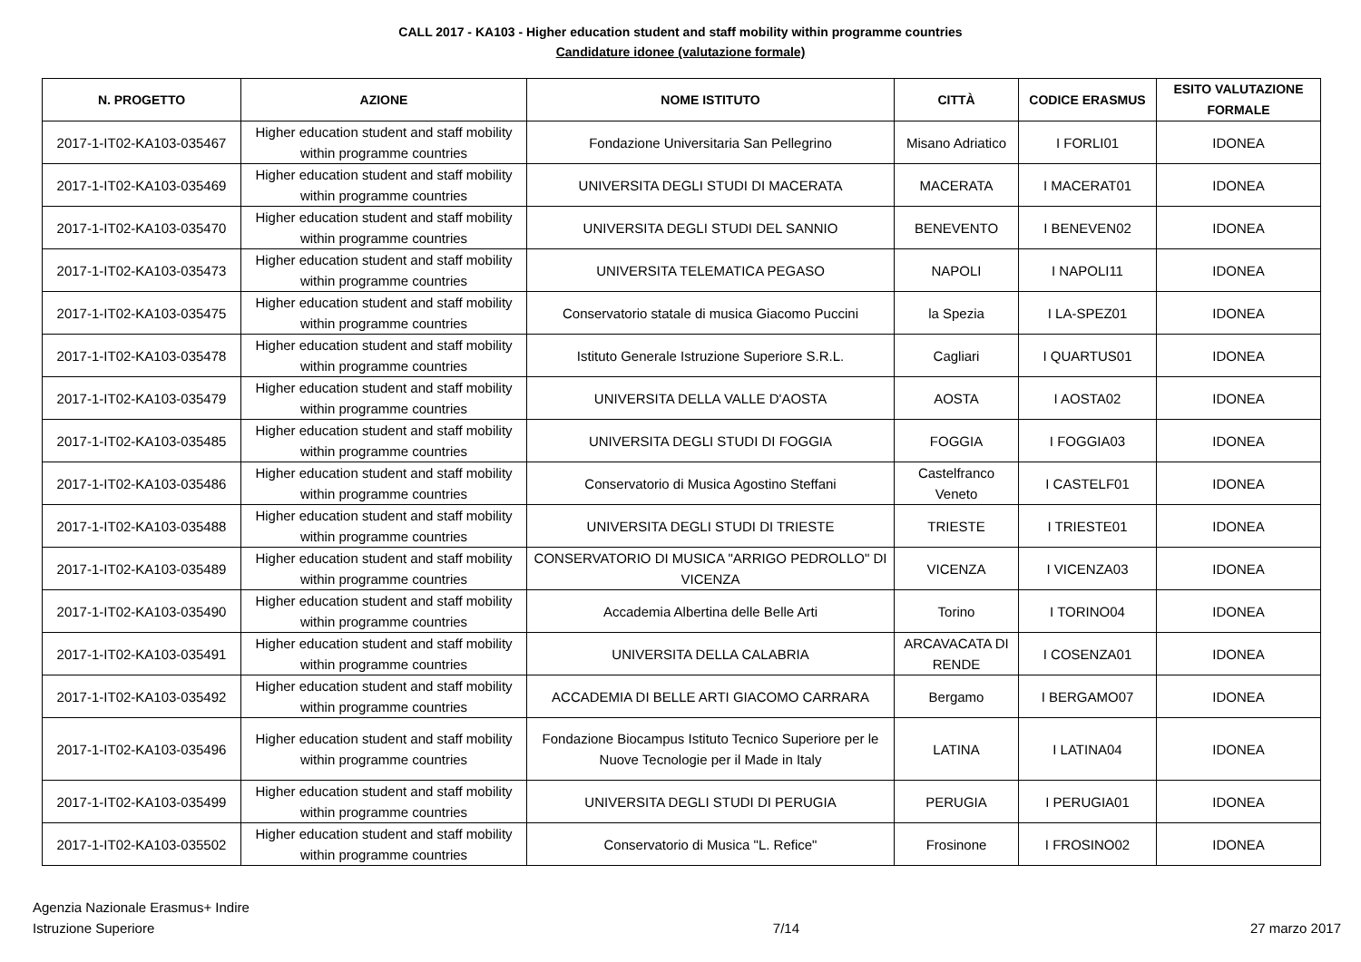CALL 2017 - KA103 - Higher education student and staff mobility within programme countries
Candidature idonee (valutazione formale)
| N. PROGETTO | AZIONE | NOME ISTITUTO | CITTÀ | CODICE ERASMUS | ESITO VALUTAZIONE FORMALE |
| --- | --- | --- | --- | --- | --- |
| 2017-1-IT02-KA103-035467 | Higher education student and staff mobility within programme countries | Fondazione Universitaria San Pellegrino | Misano Adriatico | I FORLI01 | IDONEA |
| 2017-1-IT02-KA103-035469 | Higher education student and staff mobility within programme countries | UNIVERSITA DEGLI STUDI DI MACERATA | MACERATA | I MACERAT01 | IDONEA |
| 2017-1-IT02-KA103-035470 | Higher education student and staff mobility within programme countries | UNIVERSITA DEGLI STUDI DEL SANNIO | BENEVENTO | I BENEVEN02 | IDONEA |
| 2017-1-IT02-KA103-035473 | Higher education student and staff mobility within programme countries | UNIVERSITA TELEMATICA PEGASO | NAPOLI | I NAPOLI11 | IDONEA |
| 2017-1-IT02-KA103-035475 | Higher education student and staff mobility within programme countries | Conservatorio statale di musica Giacomo Puccini | la Spezia | I LA-SPEZ01 | IDONEA |
| 2017-1-IT02-KA103-035478 | Higher education student and staff mobility within programme countries | Istituto Generale Istruzione Superiore S.R.L. | Cagliari | I QUARTUS01 | IDONEA |
| 2017-1-IT02-KA103-035479 | Higher education student and staff mobility within programme countries | UNIVERSITA DELLA VALLE D'AOSTA | AOSTA | I AOSTA02 | IDONEA |
| 2017-1-IT02-KA103-035485 | Higher education student and staff mobility within programme countries | UNIVERSITA DEGLI STUDI DI FOGGIA | FOGGIA | I FOGGIA03 | IDONEA |
| 2017-1-IT02-KA103-035486 | Higher education student and staff mobility within programme countries | Conservatorio di Musica Agostino Steffani | Castelfranco Veneto | I CASTELF01 | IDONEA |
| 2017-1-IT02-KA103-035488 | Higher education student and staff mobility within programme countries | UNIVERSITA DEGLI STUDI DI TRIESTE | TRIESTE | I TRIESTE01 | IDONEA |
| 2017-1-IT02-KA103-035489 | Higher education student and staff mobility within programme countries | CONSERVATORIO DI MUSICA "ARRIGO PEDROLLO" DI VICENZA | VICENZA | I VICENZA03 | IDONEA |
| 2017-1-IT02-KA103-035490 | Higher education student and staff mobility within programme countries | Accademia Albertina delle Belle Arti | Torino | I TORINO04 | IDONEA |
| 2017-1-IT02-KA103-035491 | Higher education student and staff mobility within programme countries | UNIVERSITA DELLA CALABRIA | ARCAVACATA DI RENDE | I COSENZA01 | IDONEA |
| 2017-1-IT02-KA103-035492 | Higher education student and staff mobility within programme countries | ACCADEMIA DI BELLE ARTI GIACOMO CARRARA | Bergamo | I BERGAMO07 | IDONEA |
| 2017-1-IT02-KA103-035496 | Higher education student and staff mobility within programme countries | Fondazione Biocampus Istituto Tecnico Superiore per le Nuove Tecnologie per il Made in Italy | LATINA | I LATINA04 | IDONEA |
| 2017-1-IT02-KA103-035499 | Higher education student and staff mobility within programme countries | UNIVERSITA DEGLI STUDI DI PERUGIA | PERUGIA | I PERUGIA01 | IDONEA |
| 2017-1-IT02-KA103-035502 | Higher education student and staff mobility within programme countries | Conservatorio di Musica "L. Refice" | Frosinone | I FROSINO02 | IDONEA |
Agenzia Nazionale Erasmus+ Indire
Istruzione Superiore
7/14 27 marzo 2017